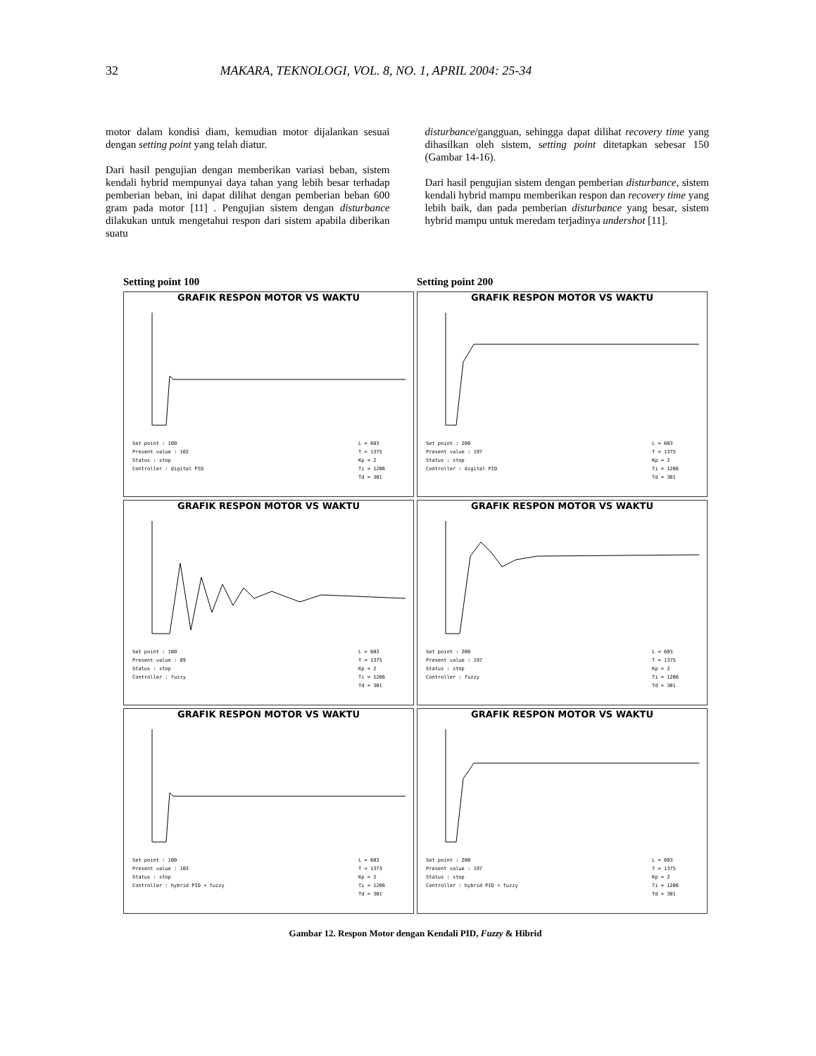32 MAKARA, TEKNOLOGI, VOL. 8, NO. 1, APRIL 2004: 25-34
motor dalam kondisi diam, kemudian motor dijalankan sesuai dengan setting point yang telah diatur.
Dari hasil pengujian dengan memberikan variasi beban, sistem kendali hybrid mempunyai daya tahan yang lebih besar terhadap pemberian beban, ini dapat dilihat dengan pemberian beban 600 gram pada motor [11] . Pengujian sistem dengan disturbance dilakukan untuk mengetahui respon dari sistem apabila diberikan suatu
disturbance/gangguan, sehingga dapat dilihat recovery time yang dihasilkan oleh sistem, setting point ditetapkan sebesar 150 (Gambar 14-16).
Dari hasil pengujian sistem dengan pemberian disturbance, sistem kendali hybrid mampu memberikan respon dan recovery time yang lebih baik, dan pada pemberian disturbance yang besar, sistem hybrid mampu untuk meredam terjadinya undershot [11].
Setting point 100
Setting point 200
GRAFIK RESPON MOTOR VS WAKTU
Set point : 100
Present value : 102
Status : stop
Controller : digital PID L = 603
T = 1375
Kp = 2
Ti = 1206
Td = 301
GRAFIK RESPON MOTOR VS WAKTU
Set point : 200
Present value : 197
Status : stop
Controller : digital PID L = 603
T = 1375
Kp = 2
Ti = 1206
Td = 301
GRAFIK RESPON MOTOR VS WAKTU
Set point : 100
Present value : 89
Status : stop
Controller : fuzzy L = 603
T = 1375
Kp = 2
Ti = 1206
Td = 301
GRAFIK RESPON MOTOR VS WAKTU
Set point : 200
Present value : 197
Status : stop
Controller : fuzzy L = 603
T = 1375
Kp = 2
Ti = 1206
Td = 301
GRAFIK RESPON MOTOR VS WAKTU
Set point : 100
Present value : 103
Status : stop
Controller : hybrid PID + fuzzy L = 603
T = 1373
Kp = 2
Ti = 1206
Td = 301
GRAFIK RESPON MOTOR VS WAKTU
Set point : 200
Present value : 197
Status : stop
Controller : hybrid PID + fuzzy L = 603
T = 1375
Kp = 2
Ti = 1206
Td = 301
Gambar 12. Respon Motor dengan Kendali PID, Fuzzy & Hibrid